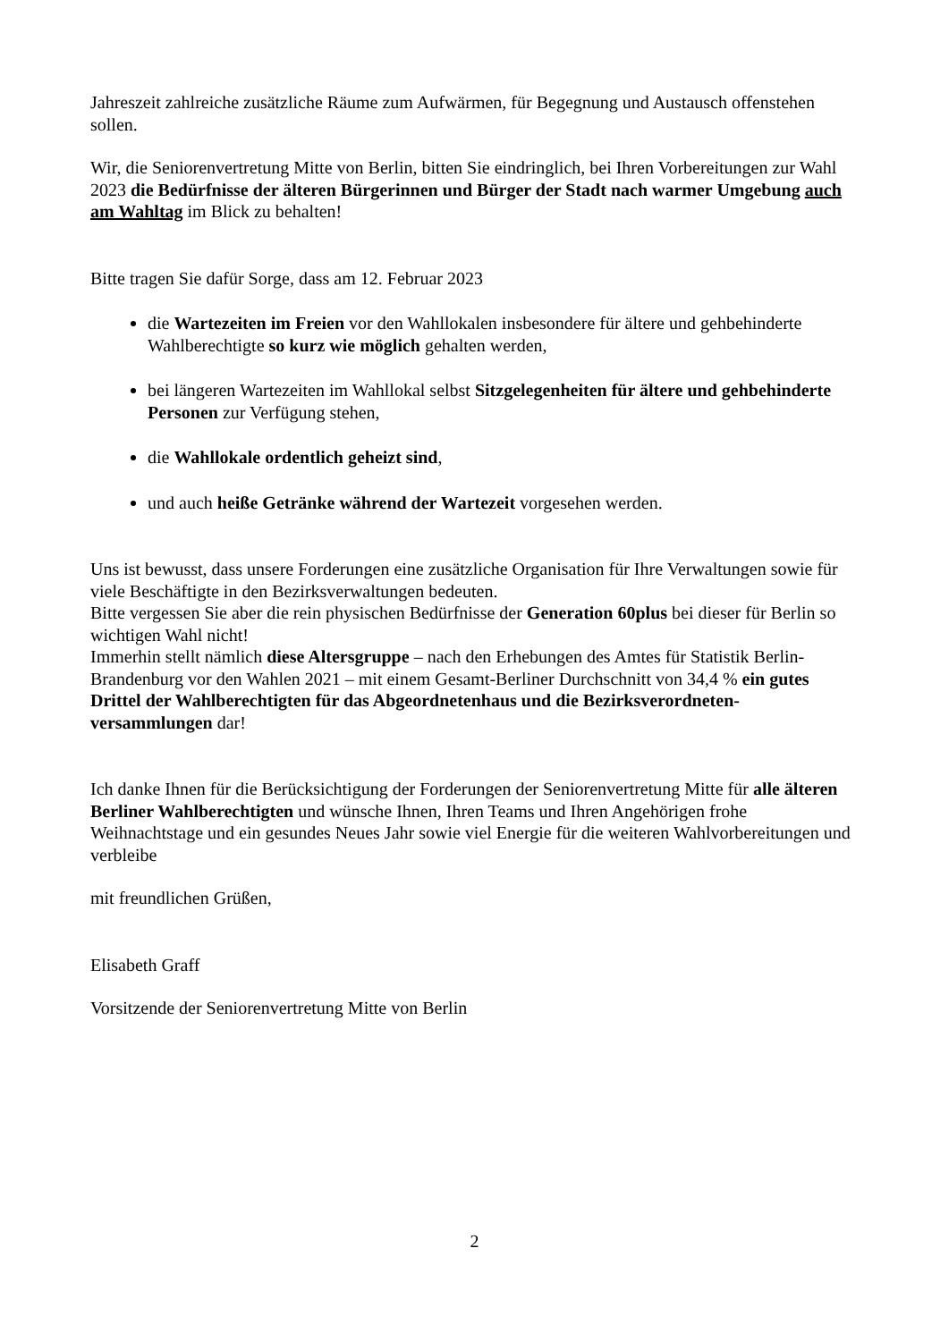Jahreszeit zahlreiche zusätzliche Räume zum Aufwärmen, für Begegnung und Austausch offenstehen sollen.
Wir, die Seniorenvertretung Mitte von Berlin, bitten Sie eindringlich, bei Ihren Vorbereitungen zur Wahl 2023 die Bedürfnisse der älteren Bürgerinnen und Bürger der Stadt nach warmer Umgebung auch am Wahltag im Blick zu behalten!
Bitte tragen Sie dafür Sorge, dass am 12. Februar 2023
die Wartezeiten im Freien vor den Wahllokalen insbesondere für ältere und gehbehinderte Wahlberechtigte so kurz wie möglich gehalten werden,
bei längeren Wartezeiten im Wahllokal selbst Sitzgelegenheiten für ältere und gehbehinderte Personen zur Verfügung stehen,
die Wahllokale ordentlich geheizt sind,
und auch heiße Getränke während der Wartezeit vorgesehen werden.
Uns ist bewusst, dass unsere Forderungen eine zusätzliche Organisation für Ihre Verwaltungen sowie für viele Beschäftigte in den Bezirksverwaltungen bedeuten.
Bitte vergessen Sie aber die rein physischen Bedürfnisse der Generation 60plus bei dieser für Berlin so wichtigen Wahl nicht!
Immerhin stellt nämlich diese Altersgruppe – nach den Erhebungen des Amtes für Statistik Berlin-Brandenburg vor den Wahlen 2021 – mit einem Gesamt-Berliner Durchschnitt von 34,4 % ein gutes Drittel der Wahlberechtigten für das Abgeordnetenhaus und die Bezirksverordneten-versammlungen dar!
Ich danke Ihnen für die Berücksichtigung der Forderungen der Seniorenvertretung Mitte für alle älteren Berliner Wahlberechtigten und wünsche Ihnen, Ihren Teams und Ihren Angehörigen frohe Weihnachtstage und ein gesundes Neues Jahr sowie viel Energie für die weiteren Wahlvorbereitungen und verbleibe
mit freundlichen Grüßen,
Elisabeth Graff
Vorsitzende der Seniorenvertretung Mitte von Berlin
2